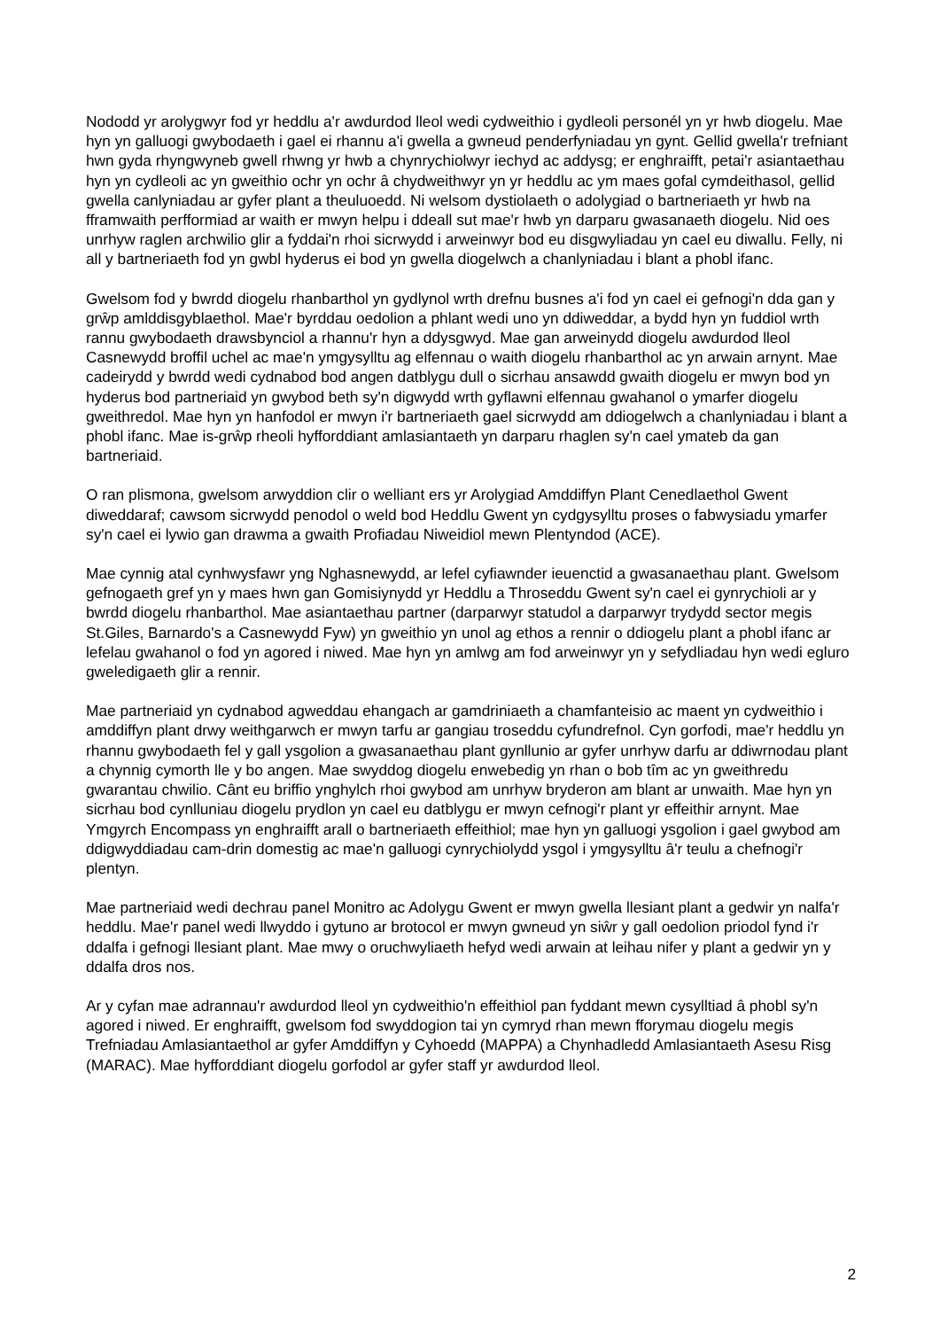Nododd yr arolygwyr fod yr heddlu a'r awdurdod lleol wedi cydweithio i gydleoli personél yn yr hwb diogelu. Mae hyn yn galluogi gwybodaeth i gael ei rhannu a'i gwella a gwneud penderfyniadau yn gynt. Gellid gwella'r trefniant hwn gyda rhyngwyneb gwell rhwng yr hwb a chynrychiolwyr iechyd ac addysg; er enghraifft, petai'r asiantaethau hyn yn cydleoli ac yn gweithio ochr yn ochr â chydweithwyr yn yr heddlu ac ym maes gofal cymdeithasol, gellid gwella canlyniadau ar gyfer plant a theuluoedd. Ni welsom dystiolaeth o adolygiad o bartneriaeth yr hwb na fframwaith perfformiad ar waith er mwyn helpu i ddeall sut mae'r hwb yn darparu gwasanaeth diogelu. Nid oes unrhyw raglen archwilio glir a fyddai'n rhoi sicrwydd i arweinwyr bod eu disgwyliadau yn cael eu diwallu. Felly, ni all y bartneriaeth fod yn gwbl hyderus ei bod yn gwella diogelwch a chanlyniadau i blant a phobl ifanc.
Gwelsom fod y bwrdd diogelu rhanbarthol yn gydlynol wrth drefnu busnes a'i fod yn cael ei gefnogi'n dda gan y grŵp amlddisgyblaethol. Mae'r byrddau oedolion a phlant wedi uno yn ddiweddar, a bydd hyn yn fuddiol wrth rannu gwybodaeth drawsbynciol a rhannu'r hyn a ddysgwyd. Mae gan arweinydd diogelu awdurdod lleol Casnewydd broffil uchel ac mae'n ymgysylltu ag elfennau o waith diogelu rhanbarthol ac yn arwain arnynt. Mae cadeirydd y bwrdd wedi cydnabod bod angen datblygu dull o sicrhau ansawdd gwaith diogelu er mwyn bod yn hyderus bod partneriaid yn gwybod beth sy'n digwydd wrth gyflawni elfennau gwahanol o ymarfer diogelu gweithredol. Mae hyn yn hanfodol er mwyn i'r bartneriaeth gael sicrwydd am ddiogelwch a chanlyniadau i blant a phobl ifanc. Mae is-grŵp rheoli hyfforddiant amlasiantaeth yn darparu rhaglen sy'n cael ymateb da gan bartneriaid.
O ran plismona, gwelsom arwyddion clir o welliant ers yr Arolygiad Amddiffyn Plant Cenedlaethol Gwent diweddaraf; cawsom sicrwydd penodol o weld bod Heddlu Gwent yn cydgysylltu proses o fabwysiadu ymarfer sy'n cael ei lywio gan drawma a gwaith Profiadau Niweidiol mewn Plentyndod (ACE).
Mae cynnig atal cynhwysfawr yng Nghasnewydd, ar lefel cyfiawnder ieuenctid a gwasanaethau plant. Gwelsom gefnogaeth gref yn y maes hwn gan Gomisiynydd yr Heddlu a Throseddu Gwent sy'n cael ei gynrychioli ar y bwrdd diogelu rhanbarthol. Mae asiantaethau partner (darparwyr statudol a darparwyr trydydd sector megis St.Giles, Barnardo's a Casnewydd Fyw) yn gweithio yn unol ag ethos a rennir o ddiogelu plant a phobl ifanc ar lefelau gwahanol o fod yn agored i niwed. Mae hyn yn amlwg am fod arweinwyr yn y sefydliadau hyn wedi egluro gweledigaeth glir a rennir.
Mae partneriaid yn cydnabod agweddau ehangach ar gamdriniaeth a chamfanteisio ac maent yn cydweithio i amddiffyn plant drwy weithgarwch er mwyn tarfu ar gangiau troseddu cyfundrefnol. Cyn gorfodi, mae'r heddlu yn rhannu gwybodaeth fel y gall ysgolion a gwasanaethau plant gynllunio ar gyfer unrhyw darfu ar ddiwrnodau plant a chynnig cymorth lle y bo angen. Mae swyddog diogelu enwebedig yn rhan o bob tîm ac yn gweithredu gwarantau chwilio. Cânt eu briffio ynghylch rhoi gwybod am unrhyw bryderon am blant ar unwaith. Mae hyn yn sicrhau bod cynlluniau diogelu prydlon yn cael eu datblygu er mwyn cefnogi'r plant yr effeithir arnynt. Mae Ymgyrch Encompass yn enghraifft arall o bartneriaeth effeithiol; mae hyn yn galluogi ysgolion i gael gwybod am ddigwyddiadau cam-drin domestig ac mae'n galluogi cynrychiolydd ysgol i ymgysylltu â'r teulu a chefnogi'r plentyn.
Mae partneriaid wedi dechrau panel Monitro ac Adolygu Gwent er mwyn gwella llesiant plant a gedwir yn nalfa'r heddlu. Mae'r panel wedi llwyddo i gytuno ar brotocol er mwyn gwneud yn siŵr y gall oedolion priodol fynd i'r ddalfa i gefnogi llesiant plant. Mae mwy o oruchwyliaeth hefyd wedi arwain at leihau nifer y plant a gedwir yn y ddalfa dros nos.
Ar y cyfan mae adrannau'r awdurdod lleol yn cydweithio'n effeithiol pan fyddant mewn cysylltiad â phobl sy'n agored i niwed. Er enghraifft, gwelsom fod swyddogion tai yn cymryd rhan mewn fforymau diogelu megis Trefniadau Amlasiantaethol ar gyfer Amddiffyn y Cyhoedd (MAPPA) a Chynhadledd Amlasiantaeth Asesu Risg (MARAC). Mae hyfforddiant diogelu gorfodol ar gyfer staff yr awdurdod lleol.
2